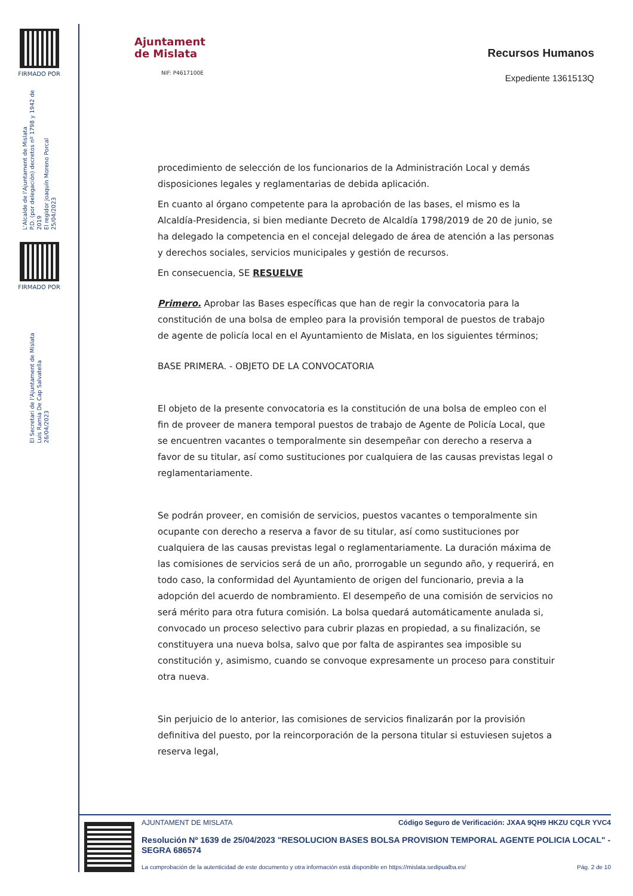FIRMADO POR
L'Alcalde de l'Ajuntament de Mislata
P.D. (por delegación) decretos nº 1798 y 1942 de 2019
El regidor Joaquín Moreno Porcal
25/04/2023
FIRMADO POR
El Secretari de l'Ajuntament de Mislata
Luis Ramia De Cap Salvatella
26/04/2023
Ajuntament
de Mislata
NIF: P4617100E
Recursos Humanos
Expediente 1361513Q
procedimiento de selección de los funcionarios de la Administración Local y demás disposiciones legales y reglamentarias de debida aplicación.
En cuanto al órgano competente para la aprobación de las bases, el mismo es la Alcaldía-Presidencia, si bien mediante Decreto de Alcaldía 1798/2019 de 20 de junio, se ha delegado la competencia en el concejal delegado de área de atención a las personas y derechos sociales, servicios municipales y gestión de recursos.
En consecuencia, SE RESUELVE
Primero. Aprobar las Bases específicas que han de regir la convocatoria para la constitución de una bolsa de empleo para la provisión temporal de puestos de trabajo de agente de policía local en el Ayuntamiento de Mislata, en los siguientes términos;
BASE PRIMERA. - OBJETO DE LA CONVOCATORIA
El objeto de la presente convocatoria es la constitución de una bolsa de empleo con el fin de proveer de manera temporal puestos de trabajo de Agente de Policía Local, que se encuentren vacantes o temporalmente sin desempeñar con derecho a reserva a favor de su titular, así como sustituciones por cualquiera de las causas previstas legal o reglamentariamente.
Se podrán proveer, en comisión de servicios, puestos vacantes o temporalmente sin ocupante con derecho a reserva a favor de su titular, así como sustituciones por cualquiera de las causas previstas legal o reglamentariamente. La duración máxima de las comisiones de servicios será de un año, prorrogable un segundo año, y requerirá, en todo caso, la conformidad del Ayuntamiento de origen del funcionario, previa a la adopción del acuerdo de nombramiento. El desempeño de una comisión de servicios no será mérito para otra futura comisión. La bolsa quedará automáticamente anulada si, convocado un proceso selectivo para cubrir plazas en propiedad, a su finalización, se constituyera una nueva bolsa, salvo que por falta de aspirantes sea imposible su constitución y, asimismo, cuando se convoque expresamente un proceso para constituir otra nueva.
Sin perjuicio de lo anterior, las comisiones de servicios finalizarán por la provisión definitiva del puesto, por la reincorporación de la persona titular si estuviesen sujetos a reserva legal,
AJUNTAMENT DE MISLATA Código Seguro de Verificación: JXAA 9QH9 HKZU CQLR YVC4
Resolución Nº 1639 de 25/04/2023 "RESOLUCION BASES BOLSA PROVISION TEMPORAL AGENTE POLICIA LOCAL" - SEGRA 686574
La comprobación de la autenticidad de este documento y otra información está disponible en https://mislata.sedipualba.es/ Pág. 2 de 10